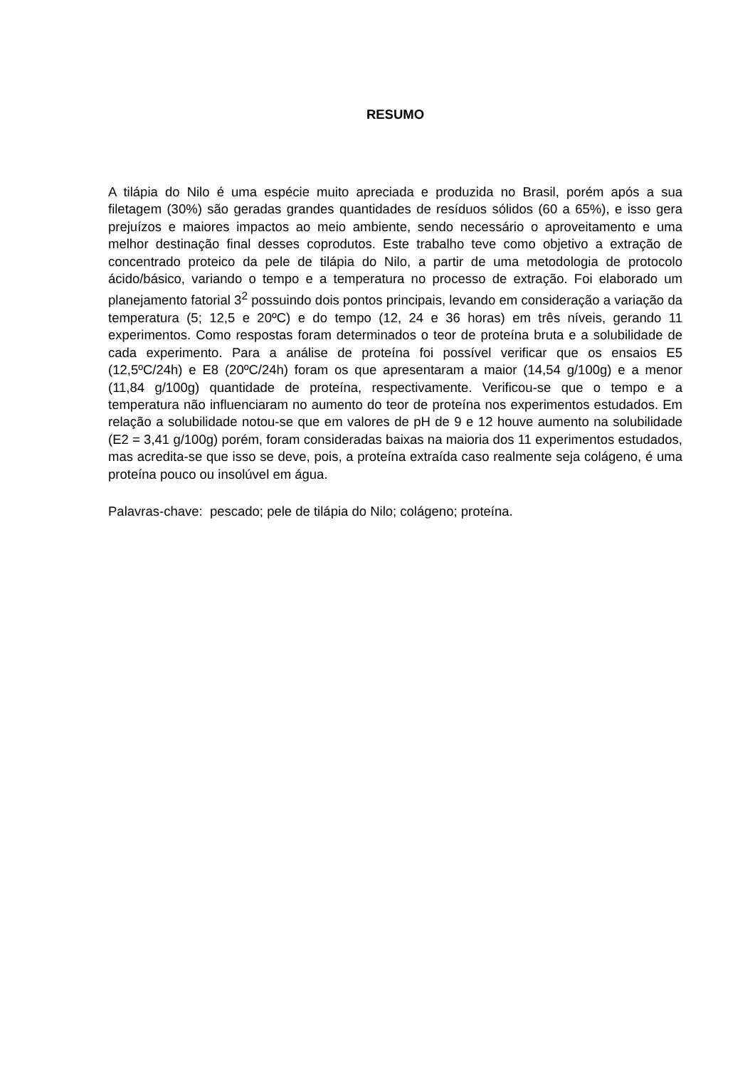RESUMO
A tilápia do Nilo é uma espécie muito apreciada e produzida no Brasil, porém após a sua filetagem (30%) são geradas grandes quantidades de resíduos sólidos (60 a 65%), e isso gera prejuízos e maiores impactos ao meio ambiente, sendo necessário o aproveitamento e uma melhor destinação final desses coprodutos. Este trabalho teve como objetivo a extração de concentrado proteico da pele de tilápia do Nilo, a partir de uma metodologia de protocolo ácido/básico, variando o tempo e a temperatura no processo de extração. Foi elaborado um planejamento fatorial 3<sup>2</sup> possuindo dois pontos principais, levando em consideração a variação da temperatura (5; 12,5 e 20ºC) e do tempo (12, 24 e 36 horas) em três níveis, gerando 11 experimentos. Como respostas foram determinados o teor de proteína bruta e a solubilidade de cada experimento. Para a análise de proteína foi possível verificar que os ensaios E5 (12,5ºC/24h) e E8 (20ºC/24h) foram os que apresentaram a maior (14,54 g/100g) e a menor (11,84 g/100g) quantidade de proteína, respectivamente. Verificou-se que o tempo e a temperatura não influenciaram no aumento do teor de proteína nos experimentos estudados. Em relação a solubilidade notou-se que em valores de pH de 9 e 12 houve aumento na solubilidade (E2 = 3,41 g/100g) porém, foram consideradas baixas na maioria dos 11 experimentos estudados, mas acredita-se que isso se deve, pois, a proteína extraída caso realmente seja colágeno, é uma proteína pouco ou insolúvel em água.
Palavras-chave: pescado; pele de tilápia do Nilo; colágeno; proteína.